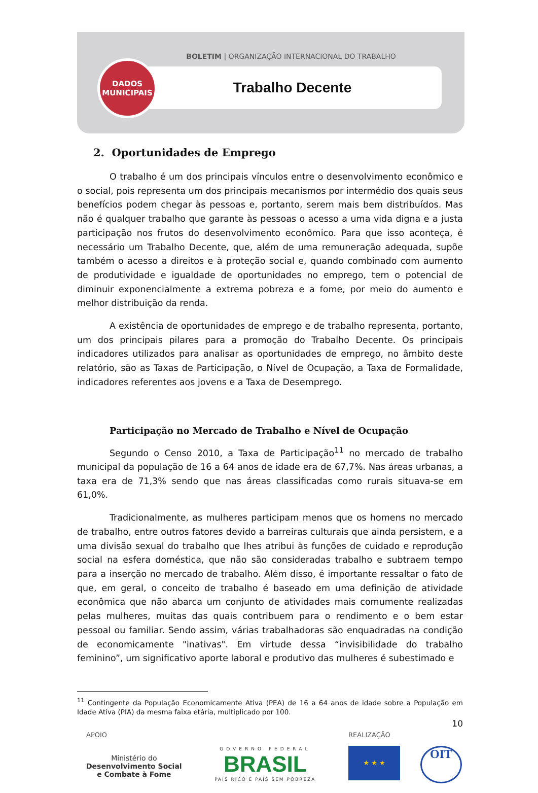BOLETIM | ORGANIZAÇÃO INTERNACIONAL DO TRABALHO
Trabalho Decente
DADOS
MUNICIPAIS
2. Oportunidades de Emprego
O trabalho é um dos principais vínculos entre o desenvolvimento econômico e o social, pois representa um dos principais mecanismos por intermédio dos quais seus benefícios podem chegar às pessoas e, portanto, serem mais bem distribuídos. Mas não é qualquer trabalho que garante às pessoas o acesso a uma vida digna e a justa participação nos frutos do desenvolvimento econômico. Para que isso aconteça, é necessário um Trabalho Decente, que, além de uma remuneração adequada, supõe também o acesso a direitos e à proteção social e, quando combinado com aumento de produtividade e igualdade de oportunidades no emprego, tem o potencial de diminuir exponencialmente a extrema pobreza e a fome, por meio do aumento e melhor distribuição da renda.
A existência de oportunidades de emprego e de trabalho representa, portanto, um dos principais pilares para a promoção do Trabalho Decente. Os principais indicadores utilizados para analisar as oportunidades de emprego, no âmbito deste relatório, são as Taxas de Participação, o Nível de Ocupação, a Taxa de Formalidade, indicadores referentes aos jovens e a Taxa de Desemprego.
Participação no Mercado de Trabalho e Nível de Ocupação
Segundo o Censo 2010, a Taxa de Participação<sup>11</sup> no mercado de trabalho municipal da população de 16 a 64 anos de idade era de 67,7%. Nas áreas urbanas, a taxa era de 71,3% sendo que nas áreas classificadas como rurais situava-se em 61,0%.
Tradicionalmente, as mulheres participam menos que os homens no mercado de trabalho, entre outros fatores devido a barreiras culturais que ainda persistem, e a uma divisão sexual do trabalho que lhes atribui às funções de cuidado e reprodução social na esfera doméstica, que não são consideradas trabalho e subtraem tempo para a inserção no mercado de trabalho. Além disso, é importante ressaltar o fato de que, em geral, o conceito de trabalho é baseado em uma definição de atividade econômica que não abarca um conjunto de atividades mais comumente realizadas pelas mulheres, muitas das quais contribuem para o rendimento e o bem estar pessoal ou familiar. Sendo assim, várias trabalhadoras são enquadradas na condição de economicamente "inativas". Em virtude dessa “invisibilidade do trabalho feminino”, um significativo aporte laboral e produtivo das mulheres é subestimado e
<sup>11</sup> Contingente da População Economicamente Ativa (PEA) de 16 a 64 anos de idade sobre a População em Idade Ativa (PIA) da mesma faixa etária, multiplicado por 100.
10
APOIO
Ministério do
Desenvolvimento Social
e Combate à Fome
GOVERNO FEDERAL
BRASIL
PAÍS RICO É PAÍS SEM POBREZA
REALIZAÇÃO
★ ★ ★
OIT